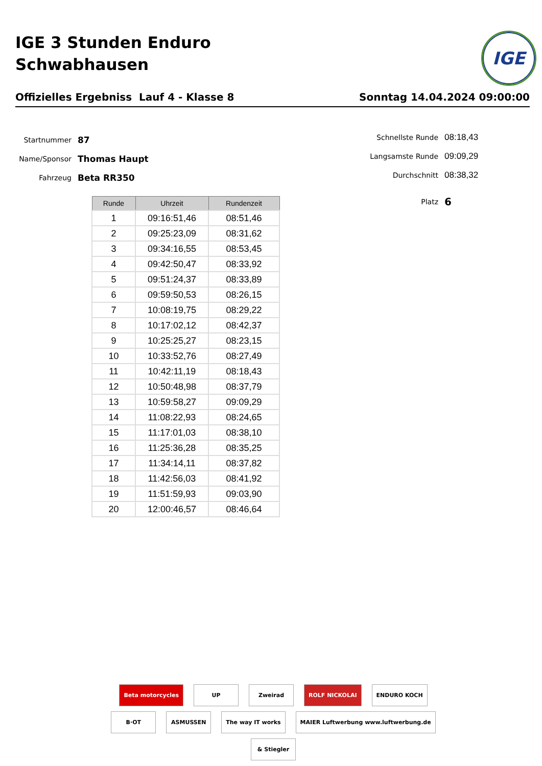IGE 3 Stunden Enduro
Schwabhausen
IGE
Offizielles Ergebniss Lauf 4 - Klasse 8 Sonntag 14.04.2024 09:00:00
Startnummer 87
Name/Sponsor Thomas Haupt
Fahrzeug Beta RR350
Schnellste Runde 08:18,43
Langsamste Runde 09:09,29
Durchschnitt 08:38,32
Platz 6
| Runde | Uhrzeit | Rundenzeit |
| --- | --- | --- |
| 1 | 09:16:51,46 | 08:51,46 |
| 2 | 09:25:23,09 | 08:31,62 |
| 3 | 09:34:16,55 | 08:53,45 |
| 4 | 09:42:50,47 | 08:33,92 |
| 5 | 09:51:24,37 | 08:33,89 |
| 6 | 09:59:50,53 | 08:26,15 |
| 7 | 10:08:19,75 | 08:29,22 |
| 8 | 10:17:02,12 | 08:42,37 |
| 9 | 10:25:25,27 | 08:23,15 |
| 10 | 10:33:52,76 | 08:27,49 |
| 11 | 10:42:11,19 | 08:18,43 |
| 12 | 10:50:48,98 | 08:37,79 |
| 13 | 10:59:58,27 | 09:09,29 |
| 14 | 11:08:22,93 | 08:24,65 |
| 15 | 11:17:01,03 | 08:38,10 |
| 16 | 11:25:36,28 | 08:35,25 |
| 17 | 11:34:14,11 | 08:37,82 |
| 18 | 11:42:56,03 | 08:41,92 |
| 19 | 11:51:59,93 | 09:03,90 |
| 20 | 12:00:46,57 | 08:46,64 |
Beta motorcycles UP Zweirad ROLF NICKOLAI ENDURO KOCH B·OT ASMUSSEN The way IT works MAIER Luftwerbung www.luftwerbung.de & Stiegler